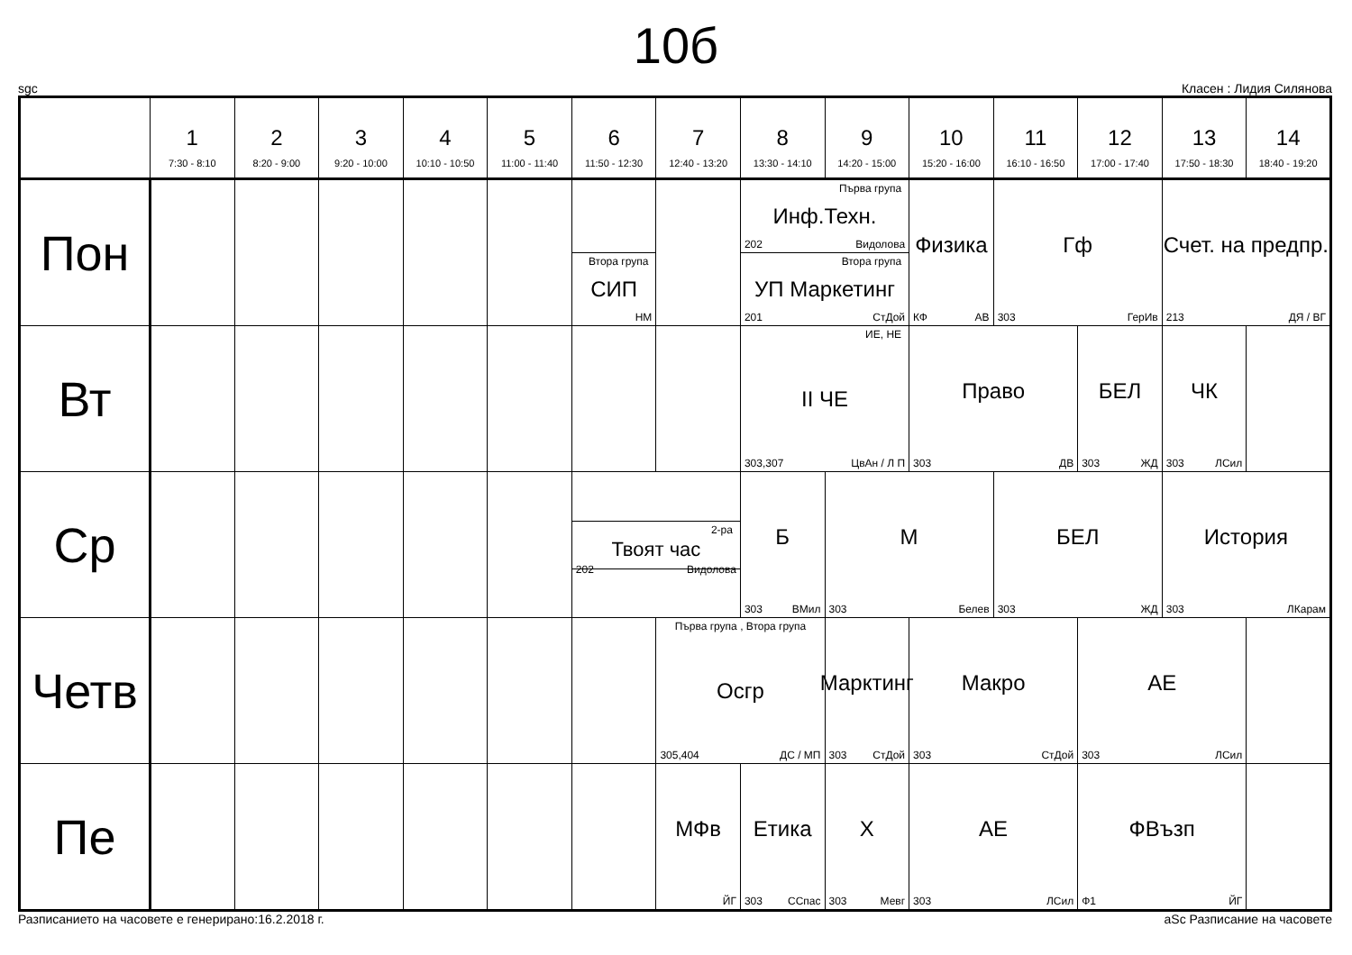10б
sgc Класен : Лидия Силянова
| | 1 7:30 - 8:10 | 2 8:20 - 9:00 | 3 9:20 - 10:00 | 4 10:10 - 10:50 | 5 11:00 - 11:40 | 6 11:50 - 12:30 | 7 12:40 - 13:20 | 8 13:30 - 14:10 | 9 14:20 - 15:00 | 10 15:20 - 16:00 | 11 16:10 - 16:50 | 12 17:00 - 17:40 | 13 17:50 - 18:30 | 14 18:40 - 19:20 |
| --- | --- | --- | --- | --- | --- | --- | --- | --- | --- | --- | --- | --- | --- | --- |
| Пон | | | | | | Втора група СИП НМ | | Първа група Инф.Техн. 202 Видолова Втора група УП Маркетинг 201 СтДой | | Физика КФ АВ | Гф 303 ГерИв | | Счет. на предпр. 213 ДЯ / ВГ | |
| Вт | | | | | | | | ИЕ, НЕ II ЧЕ 303,307 ЦвАн / Л П | | Право 303 ДВ | | БЕЛ 303 ЖД | ЧК 303 ЛСил | |
| Ср | | | | | | 2-ра Твоят час 202 Видолова | | Б 303 ВМил | М 303 Белев | | БЕЛ 303 ЖД | | История 303 ЛКарам | |
| Четв | | | | | | | Първа група , Втора група Осгр 305,404 ДС / МП | | Марктинг 303 СтДой | Макро 303 СтДой | | АЕ 303 ЛСил | | |
| Пе | | | | | | | МФв ЙГ | Етика 303 ССпас | Х 303 Мевг | АЕ 303 ЛСил | | ФВъзп Ф1 ЙГ | | |
Разписанието на часовете е генерирано:16.2.2018 г. aSc Разписание на часовете